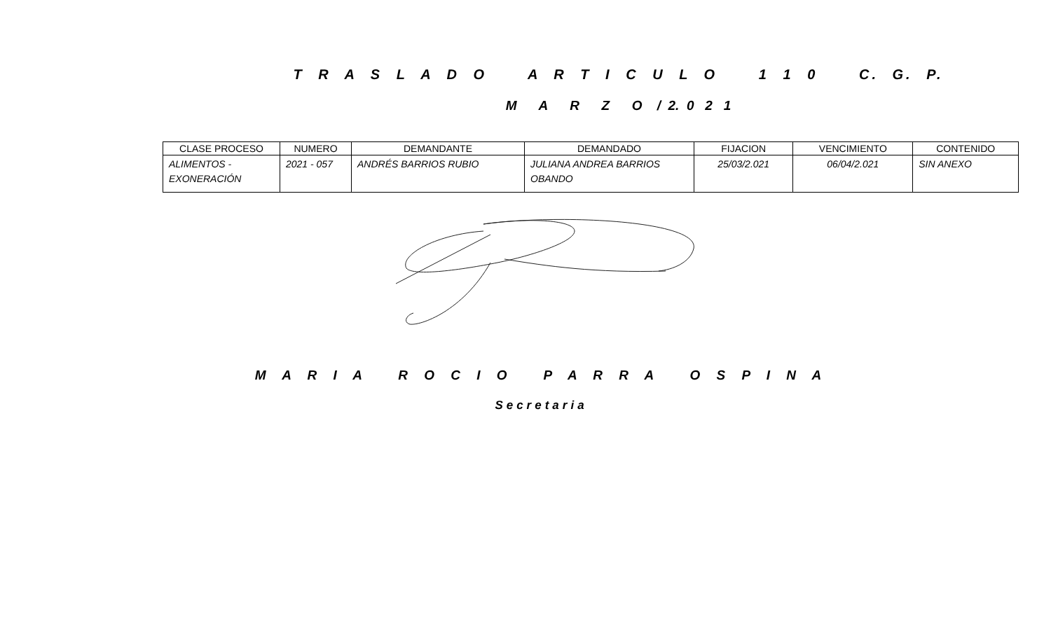T R A S L A D O A R T I C U L O 1 1 0 C. G. P.
M A R Z O / 2. 0 2 1
| CLASE PROCESO | NUMERO | DEMANDANTE | DEMANDADO | FIJACION | VENCIMIENTO | CONTENIDO |
| --- | --- | --- | --- | --- | --- | --- |
| ALIMENTOS - EXONERACIÓN | 2021 - 057 | ANDRÉS BARRIOS RUBIO | JULIANA ANDREA BARRIOS OBANDO | 25/03/2.021 | 06/04/2.021 | SIN ANEXO |
M A R I A R O C I O P A R R A O S P I N A
Secretaria